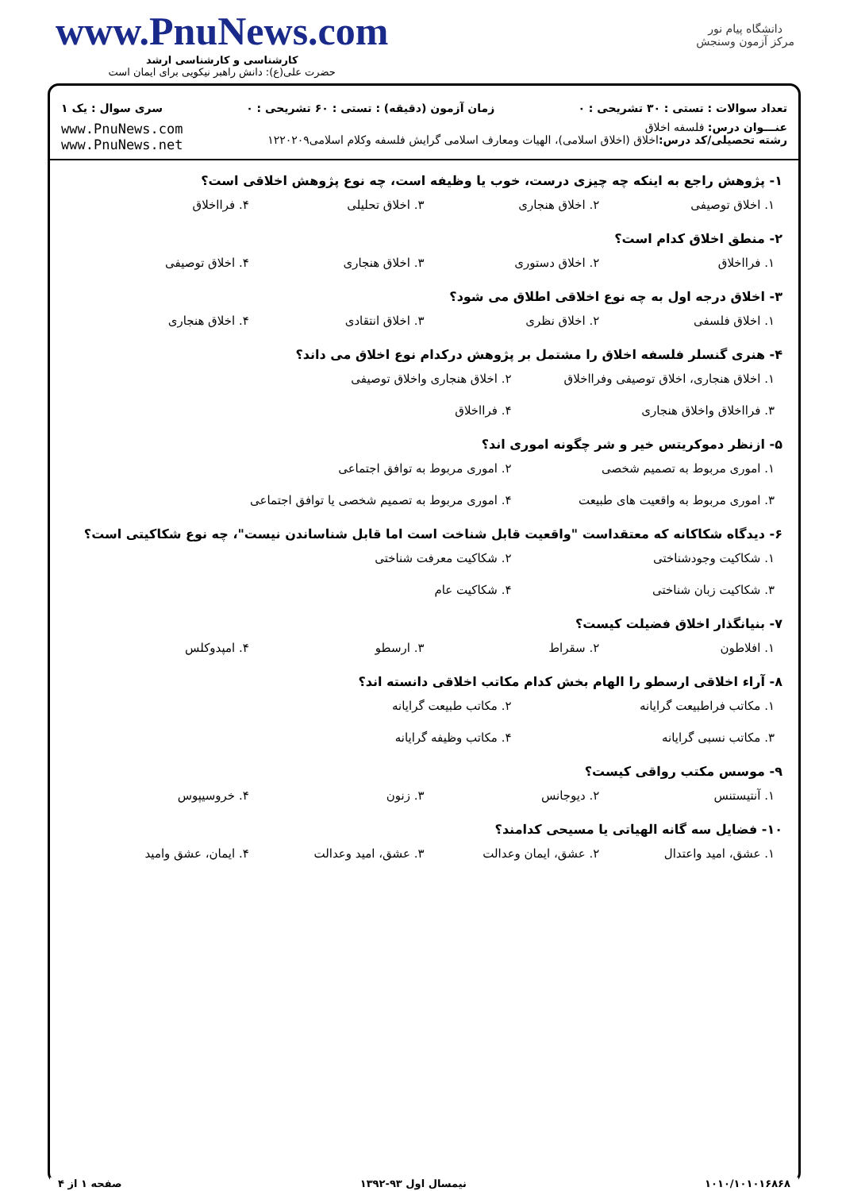دانشگاه پیام نور
مرکز آزمون وسنجش
www.PnuNews.com
کارشناسی و کارشناسی ارشد
حضرت علی(ع): دانش راهبر نیکویی برای ایمان است
تعداد سوالات : تستی : ۳۰ تشریحی : ۰ زمان آزمون (دقیقه) : تستی : ۶۰ تشریحی : ۰ سری سوال : یک ۱
عنـــوان درس: فلسفه اخلاق
رشته تحصیلی/کد درس: اخلاق (اخلاق اسلامی)، الهیات ومعارف اسلامی گرایش فلسفه وکلام اسلامی۱۲۲۰۲۰۹
www.PnuNews.com
www.PnuNews.net
۱- پژوهش راجع به اینکه چه چیزی درست، خوب یا وظیفه است، چه نوع پژوهش اخلاقی است؟
۱. اخلاق توصیفی ۲. اخلاق هنجاری ۳. اخلاق تحلیلی ۴. فرااخلاق
۲- منطق اخلاق کدام است؟
۱. فرااخلاق ۲. اخلاق دستوری ۳. اخلاق هنجاری ۴. اخلاق توصیفی
۳- اخلاق درجه اول به چه نوع اخلاقی اطلاق می شود؟
۱. اخلاق فلسفی ۲. اخلاق نظری ۳. اخلاق انتقادی ۴. اخلاق هنجاری
۴- هنری گنسلر فلسفه اخلاق را مشتمل بر پژوهش درکدام نوع اخلاق می داند؟
۱. اخلاق هنجاری، اخلاق توصیفی وفرااخلاق ۲. اخلاق هنجاری واخلاق توصیفی ۳. فرااخلاق واخلاق هنجاری ۴. فرااخلاق
۵- ازنظر دموکریتس خیر و شر چگونه اموری اند؟
۱. اموری مربوط به تصمیم شخصی ۲. اموری مربوط به توافق اجتماعی ۳. اموری مربوط به واقعیت های طبیعت ۴. اموری مربوط به تصمیم شخصی یا توافق اجتماعی
۶- دیدگاه شکاکانه که معتقداست "واقعیت قابل شناخت است اما قابل شناساندن نیست"، چه نوع شکاکیتی است؟
۱. شکاکیت وجودشناختی ۲. شکاکیت معرفت شناختی ۳. شکاکیت زبان شناختی ۴. شکاکیت عام
۷- بنیانگذار اخلاق فضیلت کیست؟
۱. افلاطون ۲. سقراط ۳. ارسطو ۴. امپدوکلس
۸- آراء اخلاقی ارسطو را الهام بخش کدام مکاتب اخلاقی دانسته اند؟
۱. مکاتب فراطبیعت گرایانه ۲. مکاتب طبیعت گرایانه ۳. مکاتب نسبی گرایانه ۴. مکاتب وظیفه گرایانه
۹- موسس مکتب رواقی کیست؟
۱. آنتیستنس ۲. دیوجانس ۳. زنون ۴. خروسیپوس
۱۰- فضایل سه گانه الهیاتی یا مسیحی کدامند؟
۱. عشق، امید واعتدال ۲. عشق، ایمان وعدالت ۳. عشق، امید وعدالت ۴. ایمان، عشق وامید
۱۰۱۰/۱۰۱۰۱۶۸۶۸ نیمسال اول ۹۳-۱۳۹۲ صفحه ۱ از ۴